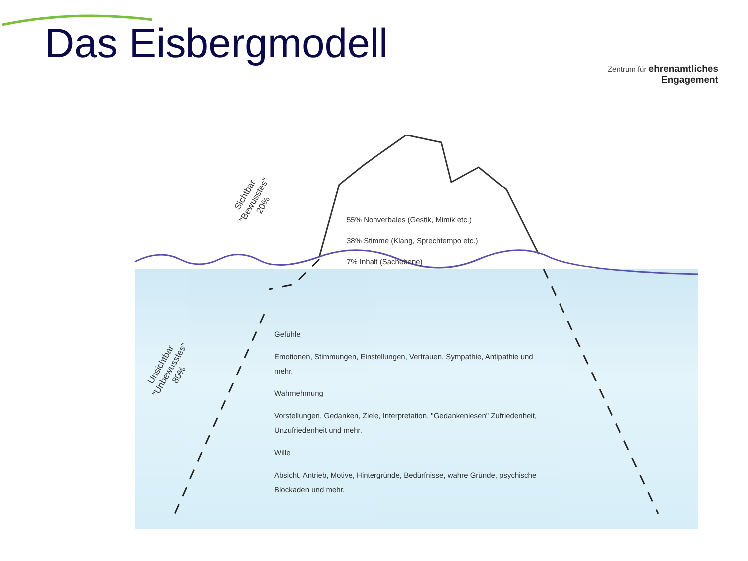Das Eisbergmodell
Zentrum für ehrenamtliches
Engagement
Sichtbar
"Bewusstes"
20%
Unsichtbar
"Unbewusstes"
80%
55% Nonverbales (Gestik, Mimik etc.)
38% Stimme (Klang, Sprechtempo etc.)
7% Inhalt (Sachebene)
Gefühle
Emotionen, Stimmungen, Einstellungen, Vertrauen, Sympathie, Antipathie und mehr.
Wahrnehmung
Vorstellungen, Gedanken, Ziele, Interpretation, "Gedankenlesen" Zufriedenheit, Unzufriedenheit und mehr.
Wille
Absicht, Antrieb, Motive, Hintergründe, Bedürfnisse, wahre Gründe, psychische Blockaden und mehr.